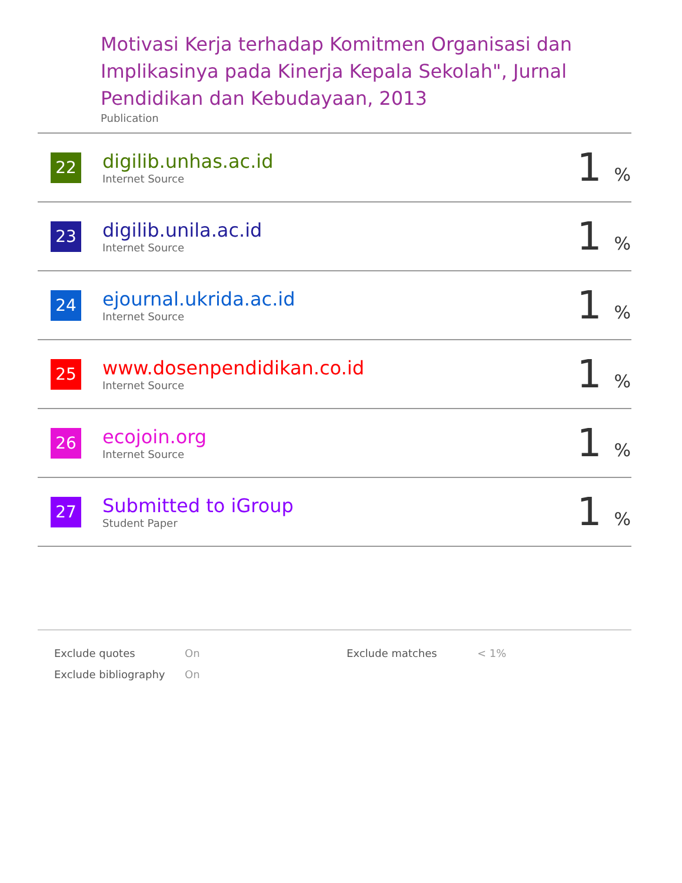Motivasi Kerja terhadap Komitmen Organisasi dan Implikasinya pada Kinerja Kepala Sekolah", Jurnal Pendidikan dan Kebudayaan, 2013
Publication
| 22 | digilib.unhas.ac.id Internet Source | 1 % |
| 23 | digilib.unila.ac.id Internet Source | 1 % |
| 24 | ejournal.ukrida.ac.id Internet Source | 1 % |
| 25 | www.dosenpendidikan.co.id Internet Source | 1 % |
| 26 | ecojoin.org Internet Source | 1 % |
| 27 | Submitted to iGroup Student Paper | 1 % |
| Exclude quotes | On | Exclude matches | < 1% |
| Exclude bibliography | On | | |